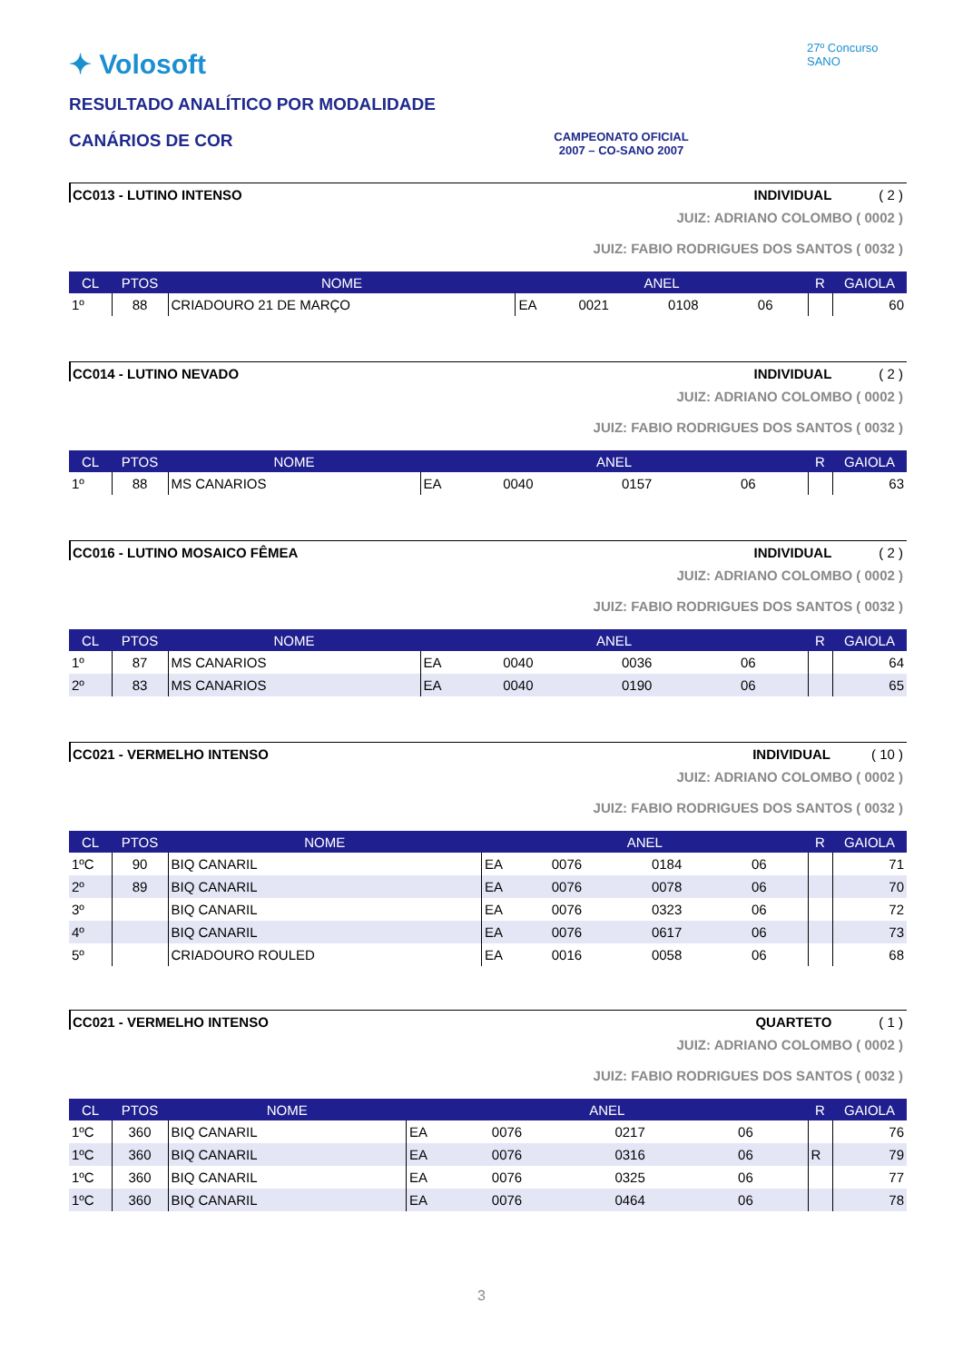✦ Volosoft
RESULTADO ANALÍTICO POR MODALIDADE
CANÁRIOS DE COR
CAMPEONATO OFICIAL
2007 – CO-SANO 2007
27º Concurso SANO
CC013 - LUTINO INTENSO INDIVIDUAL ( 2 )
JUIZ: ADRIANO COLOMBO ( 0002 )
JUIZ: FABIO RODRIGUES DOS SANTOS ( 0032 )
| CL | PTOS | NOME | ANEL | | | | R | GAIOLA |
| --- | --- | --- | --- | --- | --- | --- | --- | --- |
| 1º | 88 | CRIADOURO 21 DE MARÇO | EA | 0021 | 0108 | 06 | | 60 |
CC014 - LUTINO NEVADO INDIVIDUAL ( 2 )
JUIZ: ADRIANO COLOMBO ( 0002 )
JUIZ: FABIO RODRIGUES DOS SANTOS ( 0032 )
| CL | PTOS | NOME | ANEL | | | | R | GAIOLA |
| --- | --- | --- | --- | --- | --- | --- | --- | --- |
| 1º | 88 | MS CANARIOS | EA | 0040 | 0157 | 06 | | 63 |
CC016 - LUTINO MOSAICO FÊMEA INDIVIDUAL ( 2 )
JUIZ: ADRIANO COLOMBO ( 0002 )
JUIZ: FABIO RODRIGUES DOS SANTOS ( 0032 )
| CL | PTOS | NOME | ANEL | | | | R | GAIOLA |
| --- | --- | --- | --- | --- | --- | --- | --- | --- |
| 1º | 87 | MS CANARIOS | EA | 0040 | 0036 | 06 | | 64 |
| 2º | 83 | MS CANARIOS | EA | 0040 | 0190 | 06 | | 65 |
CC021 - VERMELHO INTENSO INDIVIDUAL ( 10 )
JUIZ: ADRIANO COLOMBO ( 0002 )
JUIZ: FABIO RODRIGUES DOS SANTOS ( 0032 )
| CL | PTOS | NOME | ANEL | | | | R | GAIOLA |
| --- | --- | --- | --- | --- | --- | --- | --- | --- |
| 1ºC | 90 | BIQ CANARIL | EA | 0076 | 0184 | 06 | | 71 |
| 2º | 89 | BIQ CANARIL | EA | 0076 | 0078 | 06 | | 70 |
| 3º | | BIQ CANARIL | EA | 0076 | 0323 | 06 | | 72 |
| 4º | | BIQ CANARIL | EA | 0076 | 0617 | 06 | | 73 |
| 5º | | CRIADOURO ROULED | EA | 0016 | 0058 | 06 | | 68 |
CC021 - VERMELHO INTENSO QUARTETO ( 1 )
JUIZ: ADRIANO COLOMBO ( 0002 )
JUIZ: FABIO RODRIGUES DOS SANTOS ( 0032 )
| CL | PTOS | NOME | ANEL | | | | R | GAIOLA |
| --- | --- | --- | --- | --- | --- | --- | --- | --- |
| 1ºC | 360 | BIQ CANARIL | EA | 0076 | 0217 | 06 | | 76 |
| 1ºC | 360 | BIQ CANARIL | EA | 0076 | 0316 | 06 | R | 79 |
| 1ºC | 360 | BIQ CANARIL | EA | 0076 | 0325 | 06 | | 77 |
| 1ºC | 360 | BIQ CANARIL | EA | 0076 | 0464 | 06 | | 78 |
3